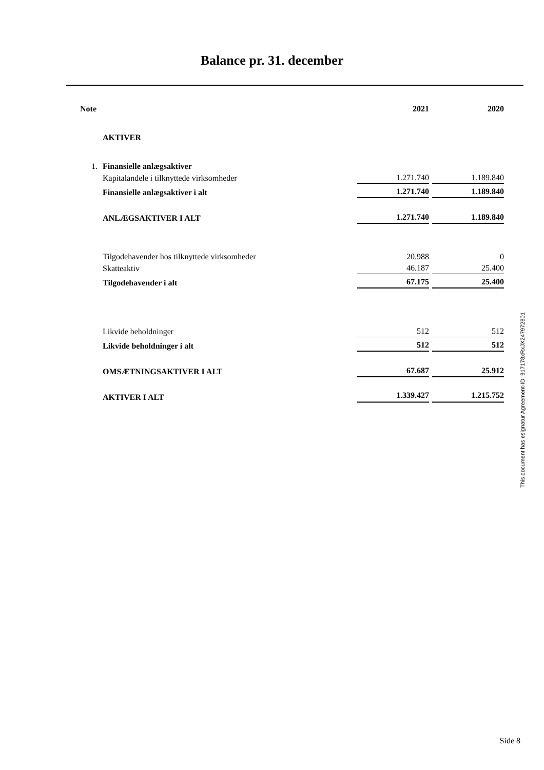Balance pr. 31. december
| Note | | 2021 | 2020 |
| --- | --- | --- | --- |
| | AKTIVER | | |
| 1. | Finansielle anlægsaktiver | | |
| | Kapitalandele i tilknyttede virksomheder | 1.271.740 | 1.189.840 |
| | Finansielle anlægsaktiver i alt | 1.271.740 | 1.189.840 |
| | ANLÆGSAKTIVER I ALT | 1.271.740 | 1.189.840 |
| | Tilgodehavender hos tilknyttede virksomheder | 20.988 | 0 |
| | Skatteaktiv | 46.187 | 25.400 |
| | Tilgodehavender i alt | 67.175 | 25.400 |
| | Likvide beholdninger | 512 | 512 |
| | Likvide beholdninger i alt | 512 | 512 |
| | OMSÆTNINGSAKTIVER I ALT | 67.687 | 25.912 |
| | AKTIVER I ALT | 1.339.427 | 1.215.752 |
This document has esignatur Agreement-ID: 917178xRxJX247972901
Side 8